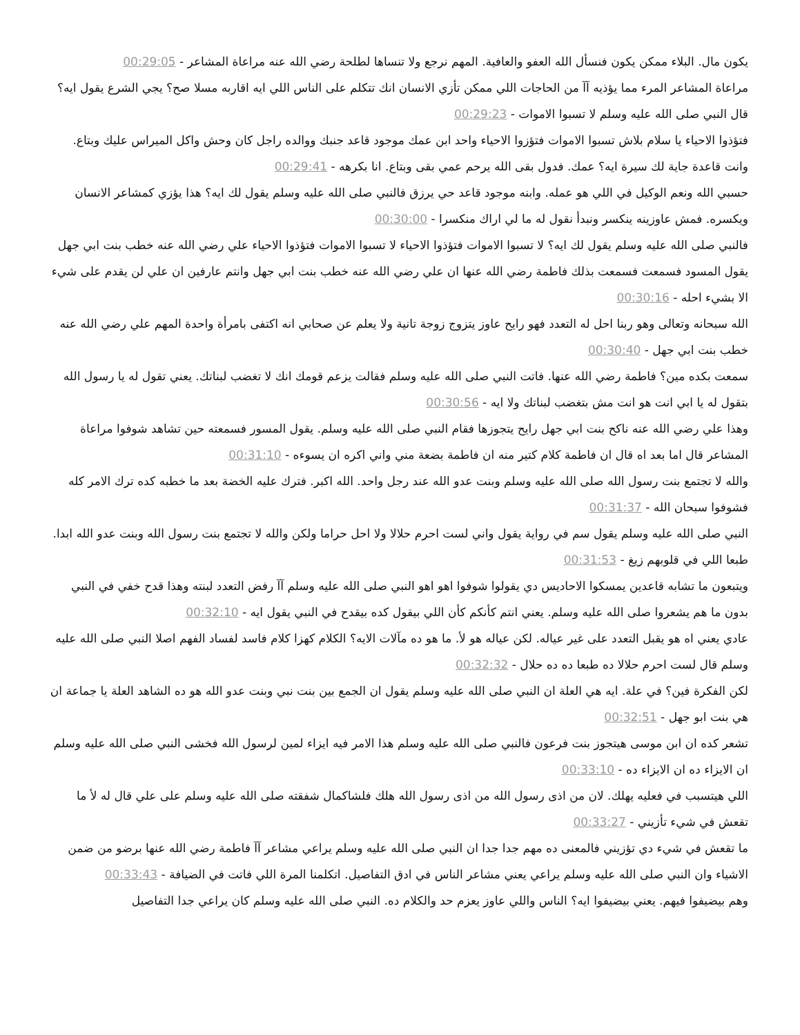يكون مال. البلاء ممكن يكون فنسأل الله العفو والعافية. المهم نرجع ولا تنساها لطلحة رضي الله عنه مراعاة المشاعر - 00:29:05
مراعاة المشاعر المرء مما يؤذيه آآ من الحاجات اللي ممكن تأزي الانسان انك تتكلم على الناس اللي ايه اقاربه مسلا صح؟ يجي الشرع يقول ايه؟ قال النبي صلى الله عليه وسلم لا تسبوا الاموات - 00:29:23
فتؤذوا الاحياء يا سلام بلاش تسبوا الاموات فتؤزوا الاحياء واحد ابن عمك موجود قاعد جنبك ووالده راجل كان وحش واكل الميراس عليك وبتاع. وانت قاعدة جاية لك سيرة ايه؟ عمك. فدول بقى الله يرحم عمي بقى وبتاع. انا بكرهه - 00:29:41
حسبي الله ونعم الوكيل في اللي هو عمله. وابنه موجود قاعد حي يرزق فالنبي صلى الله عليه وسلم يقول لك ايه؟ هذا يؤزي كمشاعر الانسان ويكسره. فمش عاوزينه ينكسر ونبدأ نقول له ما لي اراك منكسرا - 00:30:00
فالنبي صلى الله عليه وسلم يقول لك ايه؟ لا تسبوا الاموات فتؤذوا الاحياء لا تسبوا الاموات فتؤذوا الاحياء علي رضي الله عنه خطب بنت ابي جهل يقول المسود فسمعت فسمعت بذلك فاطمة رضي الله عنها ان علي رضي الله عنه خطب بنت ابي جهل وانتم عارفين ان علي لن يقدم على شيء الا بشيء احله - 00:30:16
الله سبحانه وتعالى وهو ربنا احل له التعدد فهو رايح عاوز يتزوج زوجة تانية ولا يعلم عن صحابي انه اكتفى بامرأة واحدة المهم علي رضي الله عنه خطب بنت ابي جهل - 00:30:40
سمعت بكده مين؟ فاطمة رضي الله عنها. فاتت النبي صلى الله عليه وسلم فقالت يزعم قومك انك لا تغضب لبناتك. يعني تقول له يا رسول الله بتقول له يا ابي انت هو انت مش بتغضب لبناتك ولا ايه - 00:30:56
وهذا علي رضي الله عنه ناكح بنت ابي جهل رايح يتجوزها فقام النبي صلى الله عليه وسلم. يقول المسور فسمعته حين تشاهد شوفوا مراعاة المشاعر قال اما بعد اه قال ان فاطمة كلام كتير منه ان فاطمة بضعة مني واني اكره ان يسوءه - 00:31:10
والله لا تجتمع بنت رسول الله صلى الله عليه وسلم وبنت عدو الله عند رجل واحد. الله اكبر. فترك عليه الخضة بعد ما خطبه كده ترك الامر كله فشوفوا سبحان الله - 00:31:37
النبي صلى الله عليه وسلم يقول سم في رواية يقول واني لست احرم حلالا ولا احل حراما ولكن والله لا تجتمع بنت رسول الله وبنت عدو الله ابدا. طبعا اللي في قلوبهم زيغ - 00:31:53
ويتبعون ما تشابه قاعدين يمسكوا الاحاديس دي يقولوا شوفوا اهو اهو النبي صلى الله عليه وسلم آآ رفض التعدد لبنته وهذا قدح خفي في النبي بدون ما هم يشعروا صلى الله عليه وسلم. يعني انتم كأنكم كأن اللي بيقول كده بيقدح في النبي يقول ايه - 00:32:10
عادي يعني اه هو يقبل التعدد على غير عياله. لكن عياله هو لأ. ما هو ده مآلات الايه؟ الكلام كهزا كلام فاسد لفساد الفهم اصلا النبي صلى الله عليه وسلم قال لست احرم حلالا ده طبعا ده ده حلال - 00:32:32
لكن الفكرة فين؟ في علة. ايه هي العلة ان النبي صلى الله عليه وسلم يقول ان الجمع بين بنت نبي وبنت عدو الله هو ده الشاهد العلة يا جماعة ان هي بنت ابو جهل - 00:32:51
تشعر كده ان ابن موسى هيتجوز بنت فرعون فالنبي صلى الله عليه وسلم هذا الامر فيه ايزاء لمين لرسول الله فخشى النبي صلى الله عليه وسلم ان الايزاء ده ان الايزاء ده - 00:33:10
اللي هيتسبب في فعليه يهلك. لان من اذى رسول الله من اذى رسول الله هلك فلشاكمال شفقته صلى الله عليه وسلم على علي قال له لأ ما تقعش في شيء تأزيني - 00:33:27
ما تقعش في شيء دي تؤزيني فالمعنى ده مهم جدا جدا ان النبي صلى الله عليه وسلم يراعي مشاعر آآ فاطمة رضي الله عنها برضو من ضمن الاشياء وان النبي صلى الله عليه وسلم يراعي يعني مشاعر الناس في ادق التفاصيل. اتكلمنا المرة اللي فاتت في الضيافة - 00:33:43
وهم بيضيفوا فيهم. يعني بيضيفوا ايه؟ الناس واللي عاوز يعزم حد والكلام ده. النبي صلى الله عليه وسلم كان يراعي جدا التفاصيل